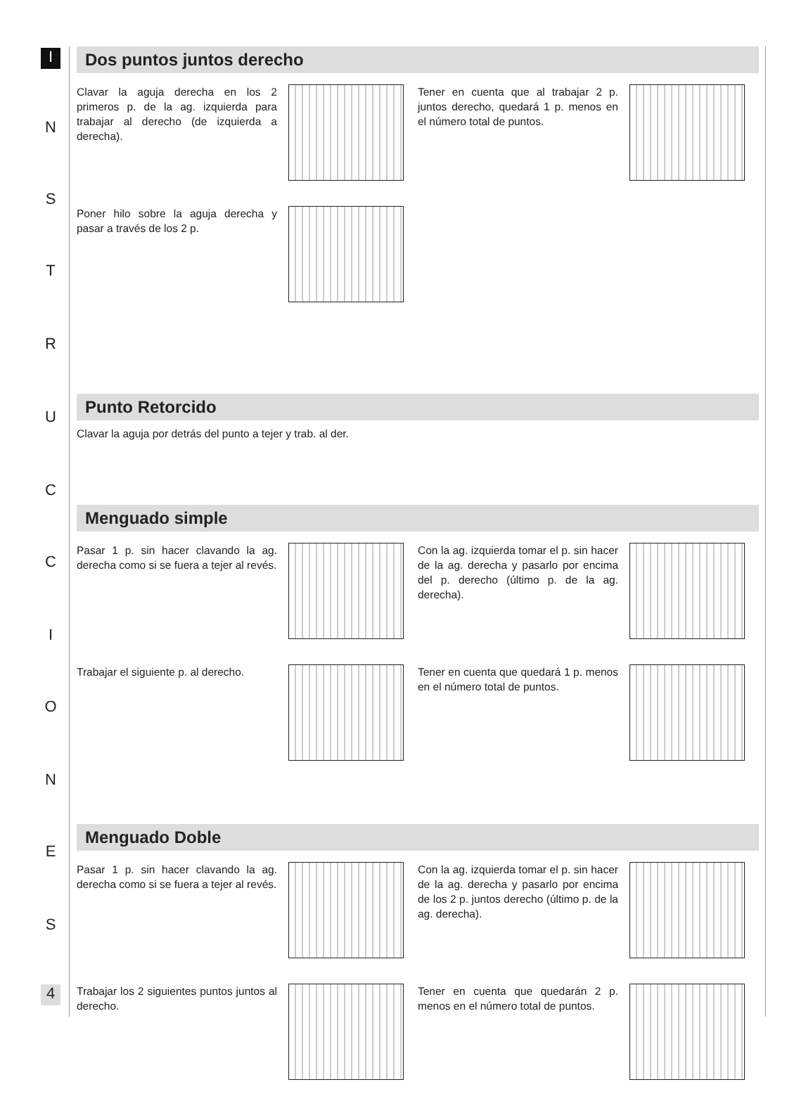I
N
S
T
R
U
C
C
I
O
N
E
S
4
Dos puntos juntos derecho
Clavar la aguja derecha en los 2 primeros p. de la ag. izquierda para trabajar al derecho (de izquierda a derecha).
Tener en cuenta que al trabajar 2 p. juntos derecho, quedará 1 p. menos en el número total de puntos.
Poner hilo sobre la aguja derecha y pasar a través de los 2 p.
Punto Retorcido
Clavar la aguja por detrás del punto a tejer y trab. al der.
Menguado simple
Pasar 1 p. sin hacer clavando la ag. derecha como si se fuera a tejer al revés.
Con la ag. izquierda tomar el p. sin hacer de la ag. derecha y pasarlo por encima del p. derecho (último p. de la ag. derecha).
Trabajar el siguiente p. al derecho. Tener en cuenta que quedará 1 p. menos en el número total de puntos.
Menguado Doble
Pasar 1 p. sin hacer clavando la ag. derecha como si se fuera a tejer al revés.
Con la ag. izquierda tomar el p. sin hacer de la ag. derecha y pasarlo por encima de los 2 p. juntos derecho (último p. de la ag. derecha).
Trabajar los 2 siguientes puntos juntos al derecho. Tener en cuenta que quedarán 2 p. menos en el número total de puntos.